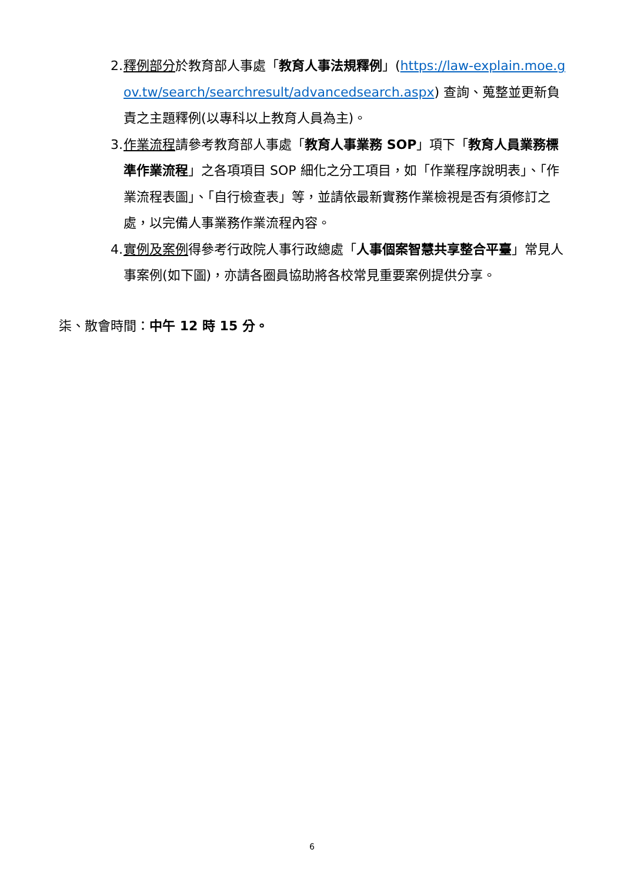2. 釋例部分於教育部人事處「教育人事法規釋例」(https://law-explain.moe.gov.tw/search/searchresult/advancedsearch.aspx) 查詢、蒐整並更新負責之主題釋例(以專科以上教育人員為主)。
3. 作業流程請參考教育部人事處「教育人事業務 SOP」項下「教育人員業務標準作業流程」之各項項目 SOP 細化之分工項目，如「作業程序說明表」、「作業流程表圖」、「自行檢查表」等，並請依最新實務作業檢視是否有須修訂之處，以完備人事業務作業流程內容。
4. 實例及案例得參考行政院人事行政總處「人事個案智慧共享整合平臺」常見人事案例(如下圖)，亦請各圈員協助將各校常見重要案例提供分享。
柒、散會時間：中午 12 時 15 分。
6